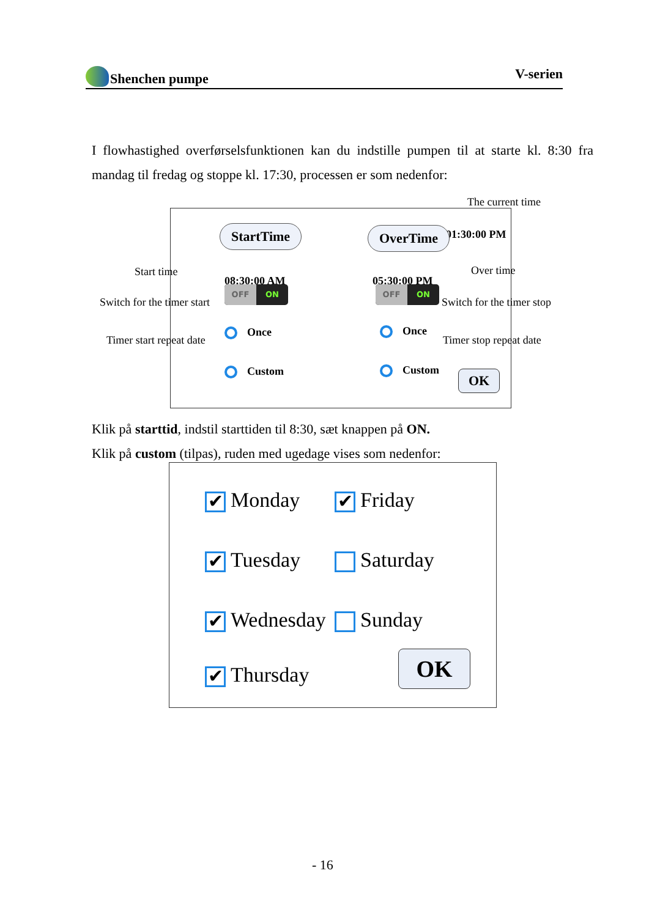Shenchen pumpe V-serien
I flowhastighed overførselsfunktionen kan du indstille pumpen til at starte kl. 8:30 fra mandag til fredag og stoppe kl. 17:30, processen er som nedenfor:
The current time
01:30:00 PM
StartTime OverTime
08:30:00 AM 05:30:00 PM
OFF ON OFF ON
Once Once
Custom Custom OK
Start time Over time
Switch for the timer start Switch for the timer stop
Timer start repeat date Timer stop repeat date
Klik på starttid, indstil starttiden til 8:30, sæt knappen på ON.
Klik på custom (tilpas), ruden med ugedage vises som nedenfor:
✔ Monday ✔ Friday
✔ Tuesday Saturday
✔ Wednesday Sunday
✔ Thursday OK
- 16